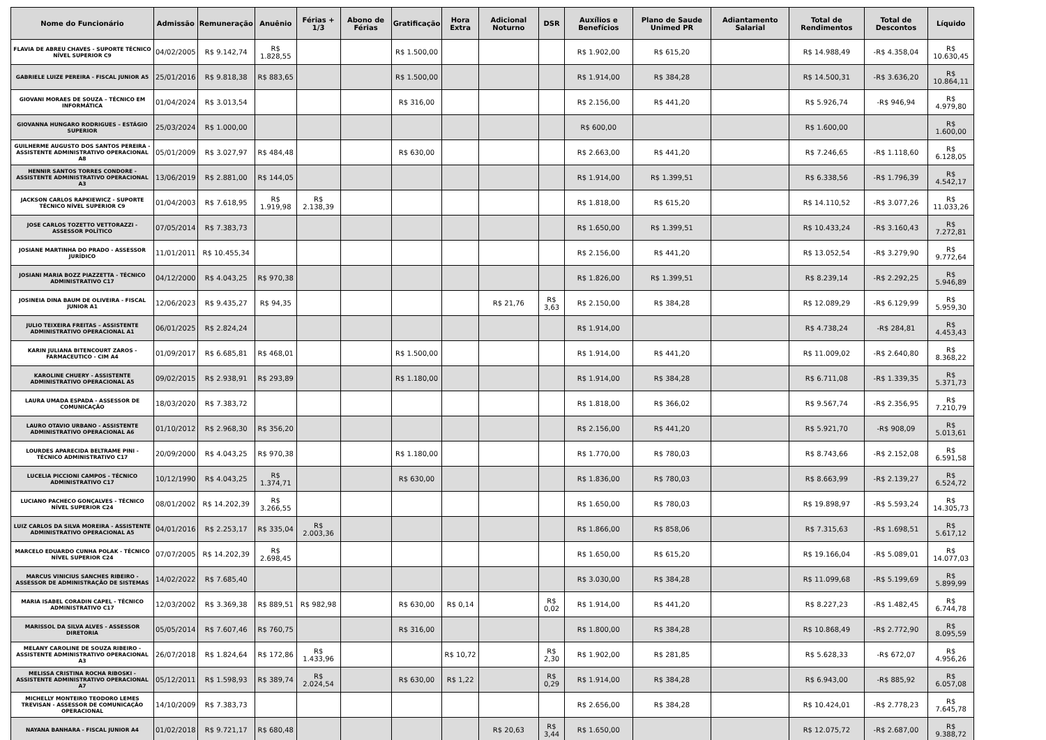| Nome do Funcionário | Admissão | Remuneração | Anuênio | Férias + 1/3 | Abono de Férias | Gratificação | Hora Extra | Adicional Noturno | DSR | Auxílios e Benefícios | Plano de Saude Unimed PR | Adiantamento Salarial | Total de Rendimentos | Total de Descontos | Líquido |
| --- | --- | --- | --- | --- | --- | --- | --- | --- | --- | --- | --- | --- | --- | --- | --- |
| FLAVIA DE ABREU CHAVES - SUPORTE TÉCNICO NÍVEL SUPERIOR C9 | 04/02/2005 | R$ 9.142,74 | R$ 1.828,55 | | | R$ 1.500,00 | | | | R$ 1.902,00 | R$ 615,20 | | R$ 14.988,49 | -R$ 4.358,04 | R$ 10.630,45 |
| GABRIELE LUIZE PEREIRA - FISCAL JUNIOR A5 | 25/01/2016 | R$ 9.818,38 | R$ 883,65 | | | R$ 1.500,00 | | | | R$ 1.914,00 | R$ 384,28 | | R$ 14.500,31 | -R$ 3.636,20 | R$ 10.864,11 |
| GIOVANI MORAES DE SOUZA – TÉCNICO EM INFORMÁTICA | 01/04/2024 | R$ 3.013,54 | | | | R$ 316,00 | | | | R$ 2.156,00 | R$ 441,20 | | R$ 5.926,74 | -R$ 946,94 | R$ 4.979,80 |
| GIOVANNA HUNGARO RODRIGUES – ESTÁGIO SUPERIOR | 25/03/2024 | R$ 1.000,00 | | | | | | | | R$ 600,00 | | | R$ 1.600,00 | | R$ 1.600,00 |
| GUILHERME AUGUSTO DOS SANTOS PEREIRA - ASSISTENTE ADMINISTRATIVO OPERACIONAL A8 | 05/01/2009 | R$ 3.027,97 | R$ 484,48 | | | R$ 630,00 | | | | R$ 2.663,00 | R$ 441,20 | | R$ 7.246,65 | -R$ 1.118,60 | R$ 6.128,05 |
| HENNIR SANTOS TORRES CONDORE - ASSISTENTE ADMINISTRATIVO OPERACIONAL A3 | 13/06/2019 | R$ 2.881,00 | R$ 144,05 | | | | | | | R$ 1.914,00 | R$ 1.399,51 | | R$ 6.338,56 | -R$ 1.796,39 | R$ 4.542,17 |
| JACKSON CARLOS RAPKIEWICZ - SUPORTE TÉCNICO NÍVEL SUPERIOR C9 | 01/04/2003 | R$ 7.618,95 | R$ 1.919,98 | R$ 2.138,39 | | | | | | R$ 1.818,00 | R$ 615,20 | | R$ 14.110,52 | -R$ 3.077,26 | R$ 11.033,26 |
| JOSE CARLOS TOZETTO VETTORAZZI - ASSESSOR POLÍTICO | 07/05/2014 | R$ 7.383,73 | | | | | | | | R$ 1.650,00 | R$ 1.399,51 | | R$ 10.433,24 | -R$ 3.160,43 | R$ 7.272,81 |
| JOSIANE MARTINHA DO PRADO - ASSESSOR JURÍDICO | 11/01/2011 | R$ 10.455,34 | | | | | | | | R$ 2.156,00 | R$ 441,20 | | R$ 13.052,54 | -R$ 3.279,90 | R$ 9.772,64 |
| JOSIANI MARIA BOZZ PIAZZETTA - TÉCNICO ADMINISTRATIVO C17 | 04/12/2000 | R$ 4.043,25 | R$ 970,38 | | | | | | | R$ 1.826,00 | R$ 1.399,51 | | R$ 8.239,14 | -R$ 2.292,25 | R$ 5.946,89 |
| JOSINEIA DINA BAUM DE OLIVEIRA - FISCAL JUNIOR A1 | 12/06/2023 | R$ 9.435,27 | R$ 94,35 | | | | | R$ 21,76 | R$ 3,63 | R$ 2.150,00 | R$ 384,28 | | R$ 12.089,29 | -R$ 6.129,99 | R$ 5.959,30 |
| JULIO TEIXEIRA FREITAS – ASSISTENTE ADMINISTRATIVO OPERACIONAL A1 | 06/01/2025 | R$ 2.824,24 | | | | | | | | R$ 1.914,00 | | | R$ 4.738,24 | -R$ 284,81 | R$ 4.453,43 |
| KARIN JULIANA BITENCOURT ZAROS - FARMACEUTICO - CIM A4 | 01/09/2017 | R$ 6.685,81 | R$ 468,01 | | | R$ 1.500,00 | | | | R$ 1.914,00 | R$ 441,20 | | R$ 11.009,02 | -R$ 2.640,80 | R$ 8.368,22 |
| KAROLINE CHUERY - ASSISTENTE ADMINISTRATIVO OPERACIONAL A5 | 09/02/2015 | R$ 2.938,91 | R$ 293,89 | | | R$ 1.180,00 | | | | R$ 1.914,00 | R$ 384,28 | | R$ 6.711,08 | -R$ 1.339,35 | R$ 5.371,73 |
| LAURA UMADA ESPADA - ASSESSOR DE COMUNICAÇÃO | 18/03/2020 | R$ 7.383,72 | | | | | | | | R$ 1.818,00 | R$ 366,02 | | R$ 9.567,74 | -R$ 2.356,95 | R$ 7.210,79 |
| LAURO OTAVIO URBANO - ASSISTENTE ADMINISTRATIVO OPERACIONAL A6 | 01/10/2012 | R$ 2.968,30 | R$ 356,20 | | | | | | | R$ 2.156,00 | R$ 441,20 | | R$ 5.921,70 | -R$ 908,09 | R$ 5.013,61 |
| LOURDES APARECIDA BELTRAME PINI - TÉCNICO ADMINISTRATIVO C17 | 20/09/2000 | R$ 4.043,25 | R$ 970,38 | | | R$ 1.180,00 | | | | R$ 1.770,00 | R$ 780,03 | | R$ 8.743,66 | -R$ 2.152,08 | R$ 6.591,58 |
| LUCELIA PICCIONI CAMPOS - TÉCNICO ADMINISTRATIVO C17 | 10/12/1990 | R$ 4.043,25 | R$ 1.374,71 | | | R$ 630,00 | | | | R$ 1.836,00 | R$ 780,03 | | R$ 8.663,99 | -R$ 2.139,27 | R$ 6.524,72 |
| LUCIANO PACHECO GONÇALVES - TÉCNICO NÍVEL SUPERIOR C24 | 08/01/2002 | R$ 14.202,39 | R$ 3.266,55 | | | | | | | R$ 1.650,00 | R$ 780,03 | | R$ 19.898,97 | -R$ 5.593,24 | R$ 14.305,73 |
| LUIZ CARLOS DA SILVA MOREIRA - ASSISTENTE ADMINISTRATIVO OPERACIONAL A5 | 04/01/2016 | R$ 2.253,17 | R$ 335,04 | R$ 2.003,36 | | | | | | R$ 1.866,00 | R$ 858,06 | | R$ 7.315,63 | -R$ 1.698,51 | R$ 5.617,12 |
| MARCELO EDUARDO CUNHA POLAK - TÉCNICO NÍVEL SUPERIOR C24 | 07/07/2005 | R$ 14.202,39 | R$ 2.698,45 | | | | | | | R$ 1.650,00 | R$ 615,20 | | R$ 19.166,04 | -R$ 5.089,01 | R$ 14.077,03 |
| MARCUS VINICIUS SANCHES RIBEIRO - ASSESSOR DE ADMINISTRAÇÃO DE SISTEMAS | 14/02/2022 | R$ 7.685,40 | | | | | | | | R$ 3.030,00 | R$ 384,28 | | R$ 11.099,68 | -R$ 5.199,69 | R$ 5.899,99 |
| MARIA ISABEL CORADIN CAPEL - TÉCNICO ADMINISTRATIVO C17 | 12/03/2002 | R$ 3.369,38 | R$ 889,51 | R$ 982,98 | | R$ 630,00 | R$ 0,14 | | R$ 0,02 | R$ 1.914,00 | R$ 441,20 | | R$ 8.227,23 | -R$ 1.482,45 | R$ 6.744,78 |
| MARISSOL DA SILVA ALVES - ASSESSOR DIRETORIA | 05/05/2014 | R$ 7.607,46 | R$ 760,75 | | | R$ 316,00 | | | | R$ 1.800,00 | R$ 384,28 | | R$ 10.868,49 | -R$ 2.772,90 | R$ 8.095,59 |
| MELANY CAROLINE DE SOUZA RIBEIRO - ASSISTENTE ADMINISTRATIVO OPERACIONAL A3 | 26/07/2018 | R$ 1.824,64 | R$ 172,86 | R$ 1.433,96 | | | R$ 10,72 | | R$ 2,30 | R$ 1.902,00 | R$ 281,85 | | R$ 5.628,33 | -R$ 672,07 | R$ 4.956,26 |
| MELISSA CRISTINA ROCHA RIBOSKI - ASSISTENTE ADMINISTRATIVO OPERACIONAL A7 | 05/12/2011 | R$ 1.598,93 | R$ 389,74 | R$ 2.024,54 | | R$ 630,00 | R$ 1,22 | | R$ 0,29 | R$ 1.914,00 | R$ 384,28 | | R$ 6.943,00 | -R$ 885,92 | R$ 6.057,08 |
| MICHELLY MONTEIRO TEODORO LEMES TREVISAN - ASSESSOR DE COMUNICAÇÃO OPERACIONAL | 14/10/2009 | R$ 7.383,73 | | | | | | | | R$ 2.656,00 | R$ 384,28 | | R$ 10.424,01 | -R$ 2.778,23 | R$ 7.645,78 |
| NAYANA BANHARA - FISCAL JUNIOR A4 | 01/02/2018 | R$ 9.721,17 | R$ 680,48 | | | | | R$ 20,63 | R$ 3,44 | R$ 1.650,00 | | | R$ 12.075,72 | -R$ 2.687,00 | R$ 9.388,72 |